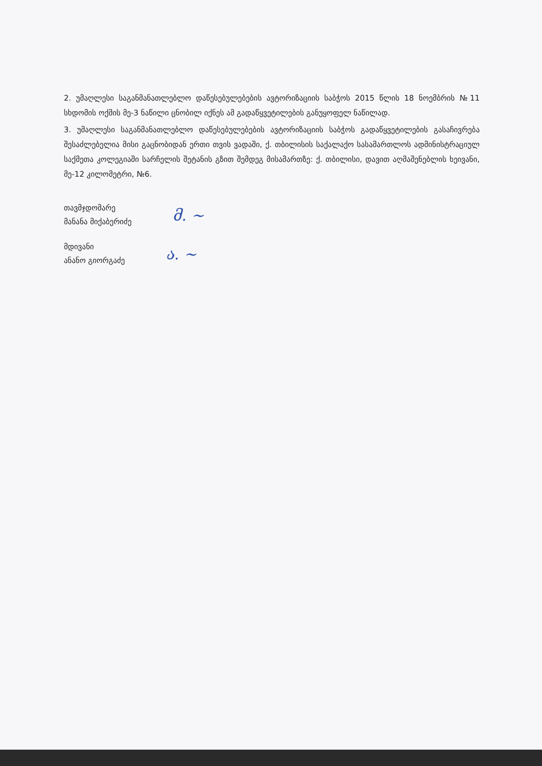2. უმაღლესი საგანმანათლებლო დაწესებულებების ავტორიზაციის საბჭოს 2015 წლის 18 ნოემბრის №11 სხდომის ოქმის მე-3 ნაწილი ცნობილ იქნეს ამ გადაწყვეტილების განუყოფელ ნაწილად.
3. უმაღლესი საგანმანათლებლო დაწესებულებების ავტორიზაციის საბჭოს გადაწყვეტილების გასაჩივრება შესაძლებელია მისი გაცნობიდან ერთი თვის ვადაში, ქ. თბილისის საქალაქო სასამართლოს ადმინისტრაციულ საქმეთა კოლეგიაში სარჩელის შეტანის გზით შემდეგ მისამართზე: ქ. თბილისი, დავით აღმაშენებლის ხეივანი, მე-12 კილომეტრი, №6.
თავმჯდომარე
მანანა მიქაბერიძე
მ. ~
მდივანი
ანანო გიორგაძე
ა. ~